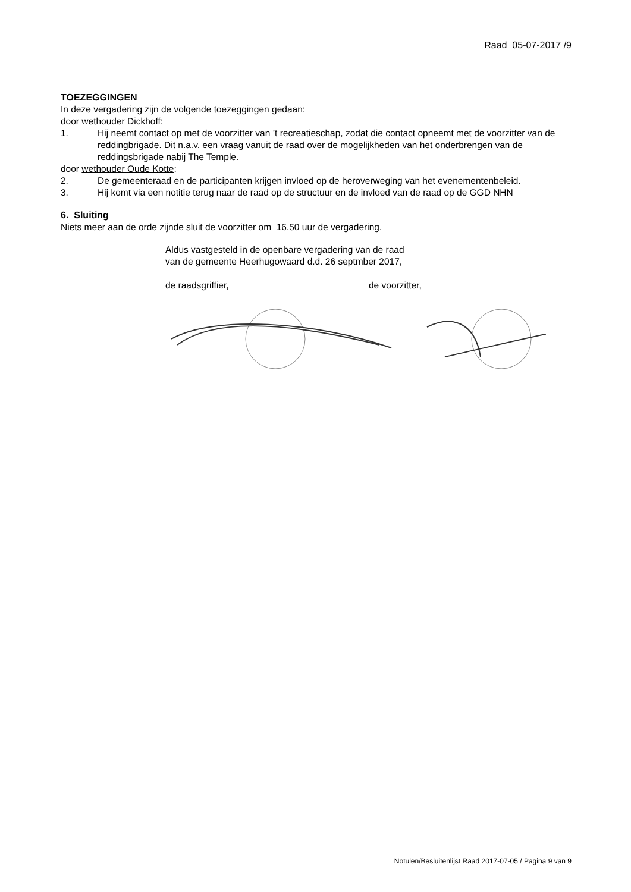Raad 05-07-2017 /9
TOEZEGGINGEN
In deze vergadering zijn de volgende toezeggingen gedaan:
door wethouder Dickhoff:
1. Hij neemt contact op met de voorzitter van ’t recreatieschap, zodat die contact opneemt met de voorzitter van de reddingbrigade. Dit n.a.v. een vraag vanuit de raad over de mogelijkheden van het onderbrengen van de reddingsbrigade nabij The Temple.
door wethouder Oude Kotte:
2. De gemeenteraad en de participanten krijgen invloed op de heroverweging van het evenementenbeleid.
3. Hij komt via een notitie terug naar de raad op de structuur en de invloed van de raad op de GGD NHN
6. Sluiting
Niets meer aan de orde zijnde sluit de voorzitter om 16.50 uur de vergadering.
Aldus vastgesteld in de openbare vergadering van de raad
van de gemeente Heerhugowaard d.d. 26 septmber 2017,
de raadsgriffier, de voorzitter,
Notulen/Besluitenlijst Raad 2017-07-05 / Pagina 9 van 9